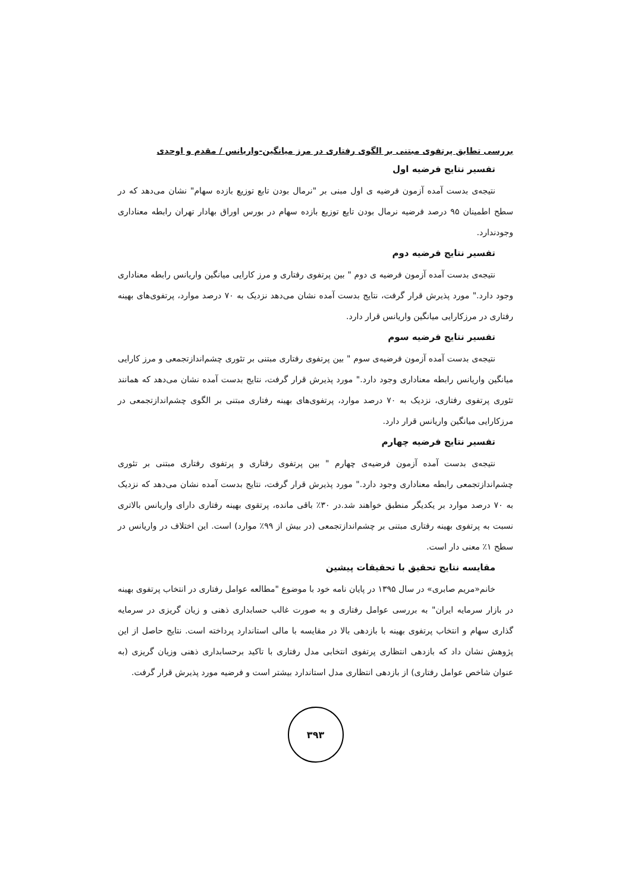بررسی تطابق پرتفوی مبتنی بر الگوی رفتاری در مرز میانگین-واریانس / مقدم و اوحدی
تفسیر نتایج فرضیه اول
نتیجه‌ی بدست آمده آزمون فرضیه ی اول مبنی بر "نرمال بودن تابع توزیع بازده سهام" نشان می‌دهد که در سطح اطمینان ۹۵ درصد فرضیه نرمال بودن تایع توزیع بازده سهام در بورس اوراق بهادار تهران رابطه معناداری وجودندارد.
تفسیر نتایج فرضیه دوم
نتیجه‌ی بدست آمده آزمون فرضیه ی دوم " بین پرتفوی رفتاری و مرز کارایی میانگین واریانس رابطه معناداری وجود دارد." مورد پذیرش قرار گرفت، نتایج بدست آمده نشان می‌دهد نزدیک به ۷۰ درصد موارد، پرتفوی‌های بهینه رفتاری در مرزکارایی میانگین واریانس قرار دارد.
تفسیر نتایج فرضیه سوم
نتیجه‌ی بدست آمده آزمون فرضیه‌ی سوم " بین پرتفوی رفتاری مبتنی بر تئوری چشم‌اندازتجمعی و مرز کارایی میانگین واریانس رابطه معناداری وجود دارد." مورد پذیرش قرار گرفت، نتایج بدست آمده نشان می‌دهد که همانند تئوری پرتفوی رفتاری، نزدیک به ۷۰ درصد موارد، پرتفوی‌های بهینه رفتاری مبتنی بر الگوی چشم‌اندازتجمعی در مرزکارایی میانگین واریانس قرار دارد.
تفسیر نتایج فرضیه چهارم
نتیجه‌ی بدست آمده آزمون فرضیه‌ی چهارم " بین پرتفوی رفتاری و پرتفوی رفتاری مبتنی بر تئوری چشم‌اندازتجمعی رابطه معناداری وجود دارد." مورد پذیرش قرار گرفت، نتایج بدست آمده نشان می‌دهد که نزدیک به ۷۰ درصد موارد بر یکدیگر منطبق خواهند شد.در ۳۰٪ باقی مانده، پرتقوی بهینه رفتاری دارای واریانس بالاتری نسبت به پرتفوی بهینه رفتاری مبتنی بر چشم‌اندازتجمعی (در بیش از ۹۹٪ موارد) است. این اختلاف در واریانس در سطح ۱٪ معنی دار است.
مقایسه نتایج تحقیق با تحقیقات پیشین
خانم«مریم صابری» در سال ۱۳۹۵ در پایان نامه خود با موضوع "مطالعه عوامل رفتاری در انتخاب پرتفوی بهینه در بازار سرمایه ایران" به بررسی عوامل رفتاری و به صورت غالب حسابداری ذهنی و زیان گریزی در سرمایه گذاری سهام و انتخاب پرتفوی بهینه با بازدهی بالا در مقایسه با مالی استاندارد پرداخته است. نتایج حاصل از این پژوهش نشان داد که بازدهی انتظاری پرتفوی انتخابی مدل رفتاری با تاکید برحسابداری ذهنی وزیان گریزی (به عنوان شاخص عوامل رفتاری) از بازدهی انتظاری مدل استاندارد بیشتر است و فرضیه مورد پذیرش قرار گرفت.
۳۹۳